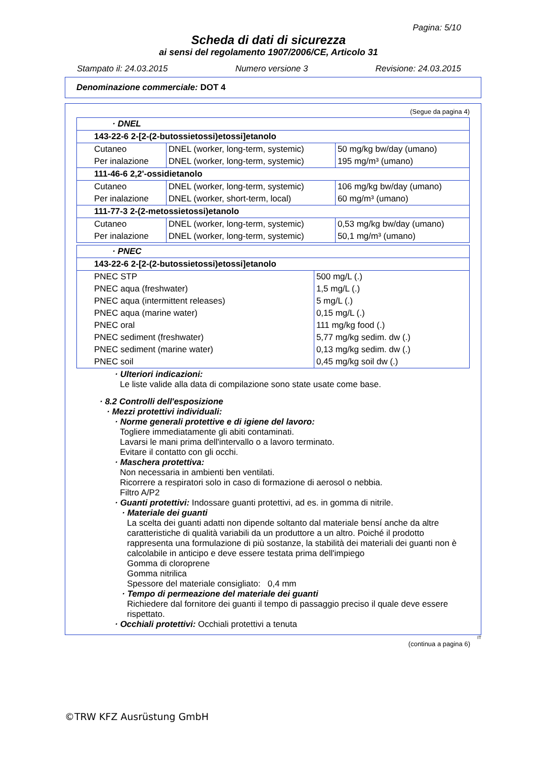Pagina: 5/10
Scheda di dati di sicurezza
ai sensi del regolamento 1907/2006/CE, Articolo 31
Stampato il: 24.03.2015 Numero versione 3 Revisione: 24.03.2015
Denominazione commerciale: DOT 4
(Segue da pagina 4)
| · DNEL | | |
| 143-22-6 2-[2-(2-butossietossi)etossi]etanolo | | |
| Cutaneo | DNEL (worker, long-term, systemic) | 50 mg/kg bw/day (umano) |
| Per inalazione | DNEL (worker, long-term, systemic) | 195 mg/m³ (umano) |
| 111-46-6 2,2'-ossidietanolo | | |
| Cutaneo | DNEL (worker, long-term, systemic) | 106 mg/kg bw/day (umano) |
| Per inalazione | DNEL (worker, short-term, local) | 60 mg/m³ (umano) |
| 111-77-3 2-(2-metossietossi)etanolo | | |
| Cutaneo | DNEL (worker, long-term, systemic) | 0,53 mg/kg bw/day (umano) |
| Per inalazione | DNEL (worker, long-term, systemic) | 50,1 mg/m³ (umano) |
| · PNEC | |
| 143-22-6 2-[2-(2-butossietossi)etossi]etanolo | |
| PNEC STP | 500 mg/L (.) |
| PNEC aqua (freshwater) | 1,5 mg/L (.) |
| PNEC aqua (intermittent releases) | 5 mg/L (.) |
| PNEC aqua (marine water) | 0,15 mg/L (.) |
| PNEC oral | 111 mg/kg food (.) |
| PNEC sediment (freshwater) | 5,77 mg/kg sedim. dw (.) |
| PNEC sediment (marine water) | 0,13 mg/kg sedim. dw (.) |
| PNEC soil | 0,45 mg/kg soil dw (.) |
· Ulteriori indicazioni:
Le liste valide alla data di compilazione sono state usate come base.
· 8.2 Controlli dell'esposizione
· Mezzi protettivi individuali:
· Norme generali protettive e di igiene del lavoro:
Togliere immediatamente gli abiti contaminati.
Lavarsi le mani prima dell'intervallo o a lavoro terminato.
Evitare il contatto con gli occhi.
· Maschera protettiva:
Non necessaria in ambienti ben ventilati.
Ricorrere a respiratori solo in caso di formazione di aerosol o nebbia.
Filtro A/P2
· Guanti protettivi: Indossare guanti protettivi, ad es. in gomma di nitrile.
· Materiale dei guanti
La scelta dei guanti adatti non dipende soltanto dal materiale bensí anche da altre caratteristiche di qualità variabili da un produttore a un altro. Poiché il prodotto rappresenta una formulazione di più sostanze, la stabilità dei materiali dei guanti non è calcolabile in anticipo e deve essere testata prima dell'impiego
Gomma di cloroprene
Gomma nitrilica
Spessore del materiale consigliato: 0,4 mm
· Tempo di permeazione del materiale dei guanti
Richiedere dal fornitore dei guanti il tempo di passaggio preciso il quale deve essere rispettato.
· Occhiali protettivi: Occhiali protettivi a tenuta
IT
(continua a pagina 6)
©TRW KFZ Ausrüstung GmbH